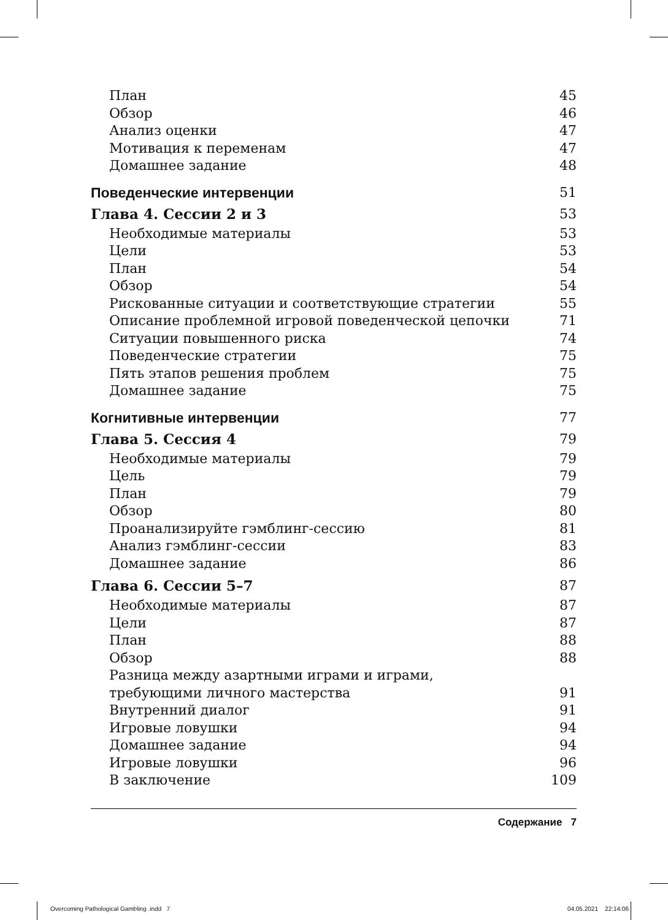План 45
Обзор 46
Анализ оценки 47
Мотивация к переменам 47
Домашнее задание 48
Поведенческие интервенции 51
Глава 4. Сессии 2 и 3 53
Необходимые материалы 53
Цели 53
План 54
Обзор 54
Рискованные ситуации и соответствующие стратегии 55
Описание проблемной игровой поведенческой цепочки 71
Ситуации повышенного риска 74
Поведенческие стратегии 75
Пять этапов решения проблем 75
Домашнее задание 75
Когнитивные интервенции 77
Глава 5. Сессия 4 79
Необходимые материалы 79
Цель 79
План 79
Обзор 80
Проанализируйте гэмблинг-сессию 81
Анализ гэмблинг-сессии 83
Домашнее задание 86
Глава 6. Сессии 5–7 87
Необходимые материалы 87
Цели 87
План 88
Обзор 88
Разница между азартными играми и играми,
требующими личного мастерства 91
Внутренний диалог 91
Игровые ловушки 94
Домашнее задание 94
Игровые ловушки 96
В заключение 109
Содержание 7
Overcoming Pathological Gambling .indd 7
04.05.2021 22:14:06